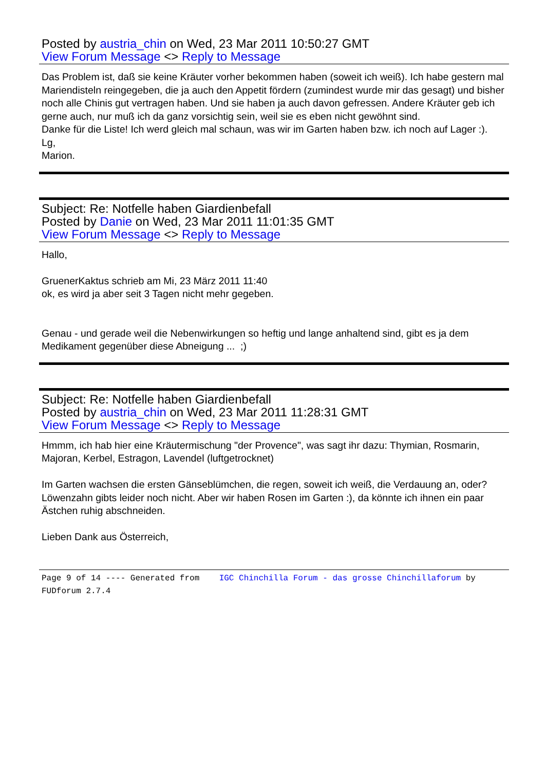Posted by austria_chin on Wed, 23 Mar 2011 10:50:27 GMT
View Forum Message <> Reply to Message
Das Problem ist, daß sie keine Kräuter vorher bekommen haben (soweit ich weiß). Ich habe gestern mal Mariendisteln reingegeben, die ja auch den Appetit fördern (zumindest wurde mir das gesagt) und bisher noch alle Chinis gut vertragen haben. Und sie haben ja auch davon gefressen. Andere Kräuter geb ich gerne auch, nur muß ich da ganz vorsichtig sein, weil sie es eben nicht gewöhnt sind.
Danke für die Liste! Ich werd gleich mal schaun, was wir im Garten haben bzw. ich noch auf Lager :).
Lg,
Marion.
Subject: Re: Notfelle haben Giardienbefall
Posted by Danie on Wed, 23 Mar 2011 11:01:35 GMT
View Forum Message <> Reply to Message
Hallo,
GruenerKaktus schrieb am Mi, 23 März 2011 11:40
ok, es wird ja aber seit 3 Tagen nicht mehr gegeben.
Genau - und gerade weil die Nebenwirkungen so heftig und lange anhaltend sind, gibt es ja dem Medikament gegenüber diese Abneigung ... ;)
Subject: Re: Notfelle haben Giardienbefall
Posted by austria_chin on Wed, 23 Mar 2011 11:28:31 GMT
View Forum Message <> Reply to Message
Hmmm, ich hab hier eine Kräutermischung "der Provence", was sagt ihr dazu: Thymian, Rosmarin, Majoran, Kerbel, Estragon, Lavendel (luftgetrocknet)
Im Garten wachsen die ersten Gänseblümchen, die regen, soweit ich weiß, die Verdauung an, oder?
Löwenzahn gibts leider noch nicht. Aber wir haben Rosen im Garten :), da könnte ich ihnen ein paar Ästchen ruhig abschneiden.
Lieben Dank aus Österreich,
Page 9 of 14 ---- Generated from IGC Chinchilla Forum - das grosse Chinchillaforum by FUDforum 2.7.4